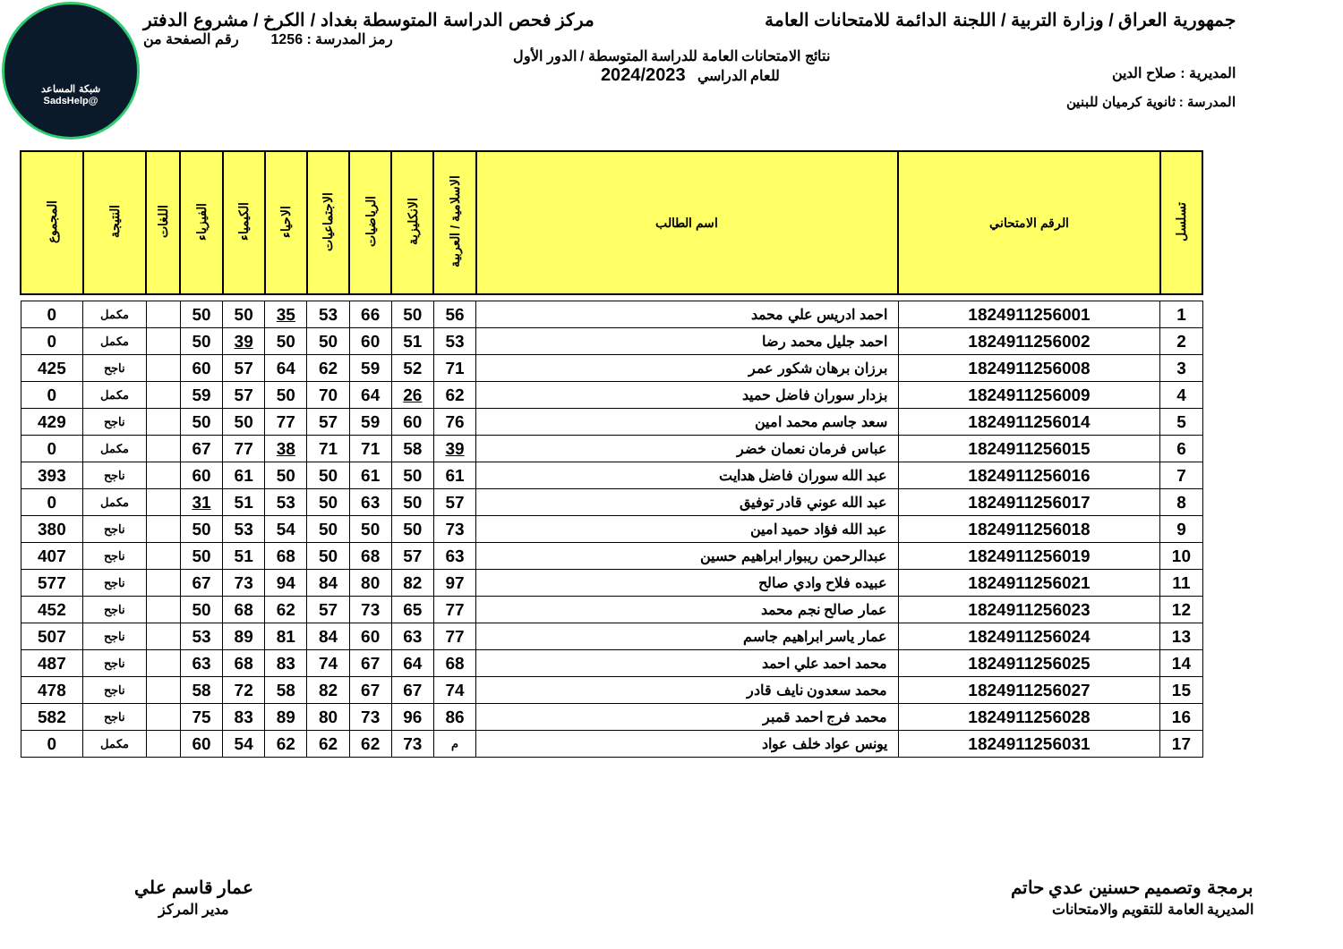شبكة المساعد
@SadsHelp
جمهورية العراق / وزارة التربية / اللجنة الدائمة للامتحانات العامة
مركز فحص الدراسة المتوسطة بغداد / الكرخ / مشروع الدفتر
رمز المدرسة : 1256 رقم الصفحة من
نتائج الامتحانات العامة للدراسة المتوسطة / الدور الأول
المديرية : صلاح الدين للعام الدراسي 2024/2023
المدرسة : ثانوية كرميان للبنين
| تسلسل | الرقم الامتحاني | اسم الطالب | الاسلامية / العربية | الانكليزية | الرياضيات | الاجتماعيات | الاحياء | الكيمياء | الفيزياء | اللغات | النتيجة | المجموع |
| --- | --- | --- | --- | --- | --- | --- | --- | --- | --- | --- | --- | --- |
| 1 | 1824911256001 | احمد ادريس علي محمد | 56 | 50 | 66 | 53 | 35 | 50 | 50 | | مكمل | 0 |
| 2 | 1824911256002 | احمد جليل محمد رضا | 53 | 51 | 60 | 50 | 50 | 39 | 50 | | مكمل | 0 |
| 3 | 1824911256008 | برزان برهان شكور عمر | 71 | 52 | 59 | 62 | 64 | 57 | 60 | | ناجح | 425 |
| 4 | 1824911256009 | بزدار سوران فاضل حميد | 62 | 26 | 64 | 70 | 50 | 57 | 59 | | مكمل | 0 |
| 5 | 1824911256014 | سعد جاسم محمد امين | 76 | 60 | 59 | 57 | 77 | 50 | 50 | | ناجح | 429 |
| 6 | 1824911256015 | عباس فرمان نعمان خضر | 39 | 58 | 71 | 71 | 38 | 77 | 67 | | مكمل | 0 |
| 7 | 1824911256016 | عبد الله سوران فاضل هدايت | 61 | 50 | 61 | 50 | 50 | 61 | 60 | | ناجح | 393 |
| 8 | 1824911256017 | عبد الله عوني قادر توفيق | 57 | 50 | 63 | 50 | 53 | 51 | 31 | | مكمل | 0 |
| 9 | 1824911256018 | عبد الله فؤاد حميد امين | 73 | 50 | 50 | 50 | 54 | 53 | 50 | | ناجح | 380 |
| 10 | 1824911256019 | عبدالرحمن ريبوار ابراهيم حسين | 63 | 57 | 68 | 50 | 68 | 51 | 50 | | ناجح | 407 |
| 11 | 1824911256021 | عبيده فلاح وادي صالح | 97 | 82 | 80 | 84 | 94 | 73 | 67 | | ناجح | 577 |
| 12 | 1824911256023 | عمار صالح نجم محمد | 77 | 65 | 73 | 57 | 62 | 68 | 50 | | ناجح | 452 |
| 13 | 1824911256024 | عمار ياسر ابراهيم جاسم | 77 | 63 | 60 | 84 | 81 | 89 | 53 | | ناجح | 507 |
| 14 | 1824911256025 | محمد احمد علي احمد | 68 | 64 | 67 | 74 | 83 | 68 | 63 | | ناجح | 487 |
| 15 | 1824911256027 | محمد سعدون نايف قادر | 74 | 67 | 67 | 82 | 58 | 72 | 58 | | ناجح | 478 |
| 16 | 1824911256028 | محمد فرج احمد قمبر | 86 | 96 | 73 | 80 | 89 | 83 | 75 | | ناجح | 582 |
| 17 | 1824911256031 | يونس عواد خلف عواد | م | 73 | 62 | 62 | 62 | 54 | 60 | | مكمل | 0 |
برمجة وتصميم حسنين عدي حاتم
المديرية العامة للتقويم والامتحانات
عمار قاسم علي
مدير المركز